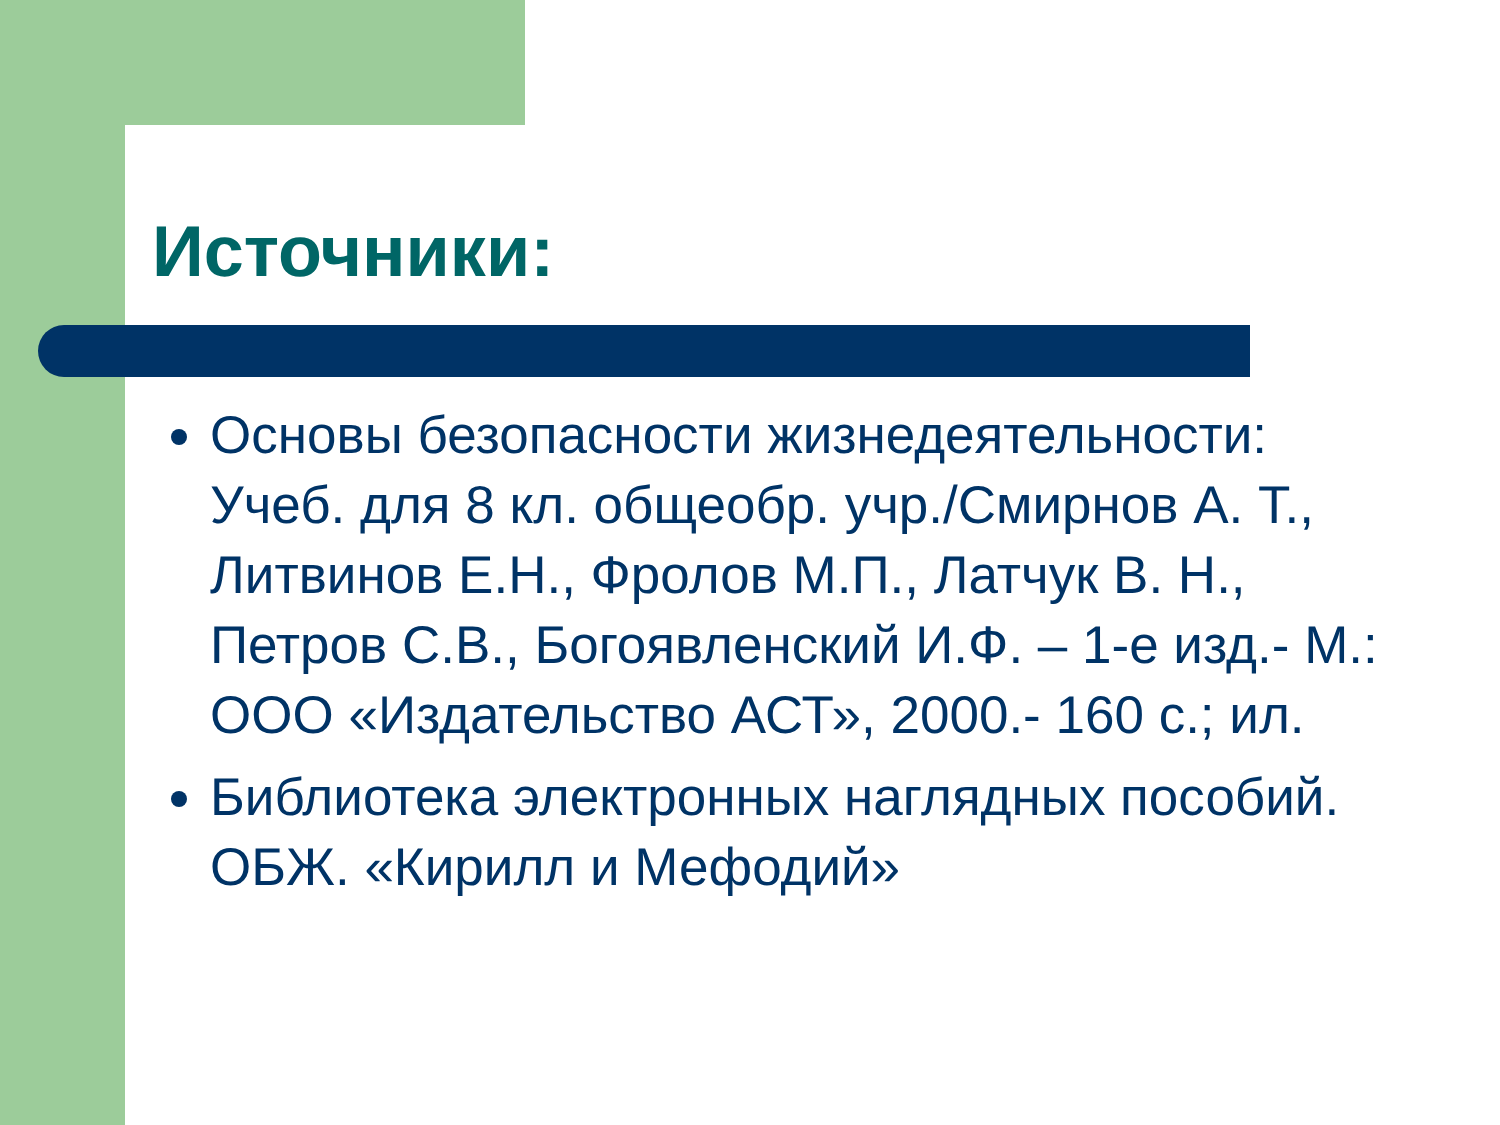Источники:
Основы безопасности жизнедеятельности: Учеб. для 8 кл. общеобр. учр./Смирнов А. Т., Литвинов Е.Н., Фролов М.П., Латчук В. Н., Петров С.В., Богоявленский И.Ф. – 1-е изд.- М.: ООО «Издательство АСТ», 2000.- 160 с.; ил.
Библиотека электронных наглядных пособий. ОБЖ. «Кирилл и Мефодий»